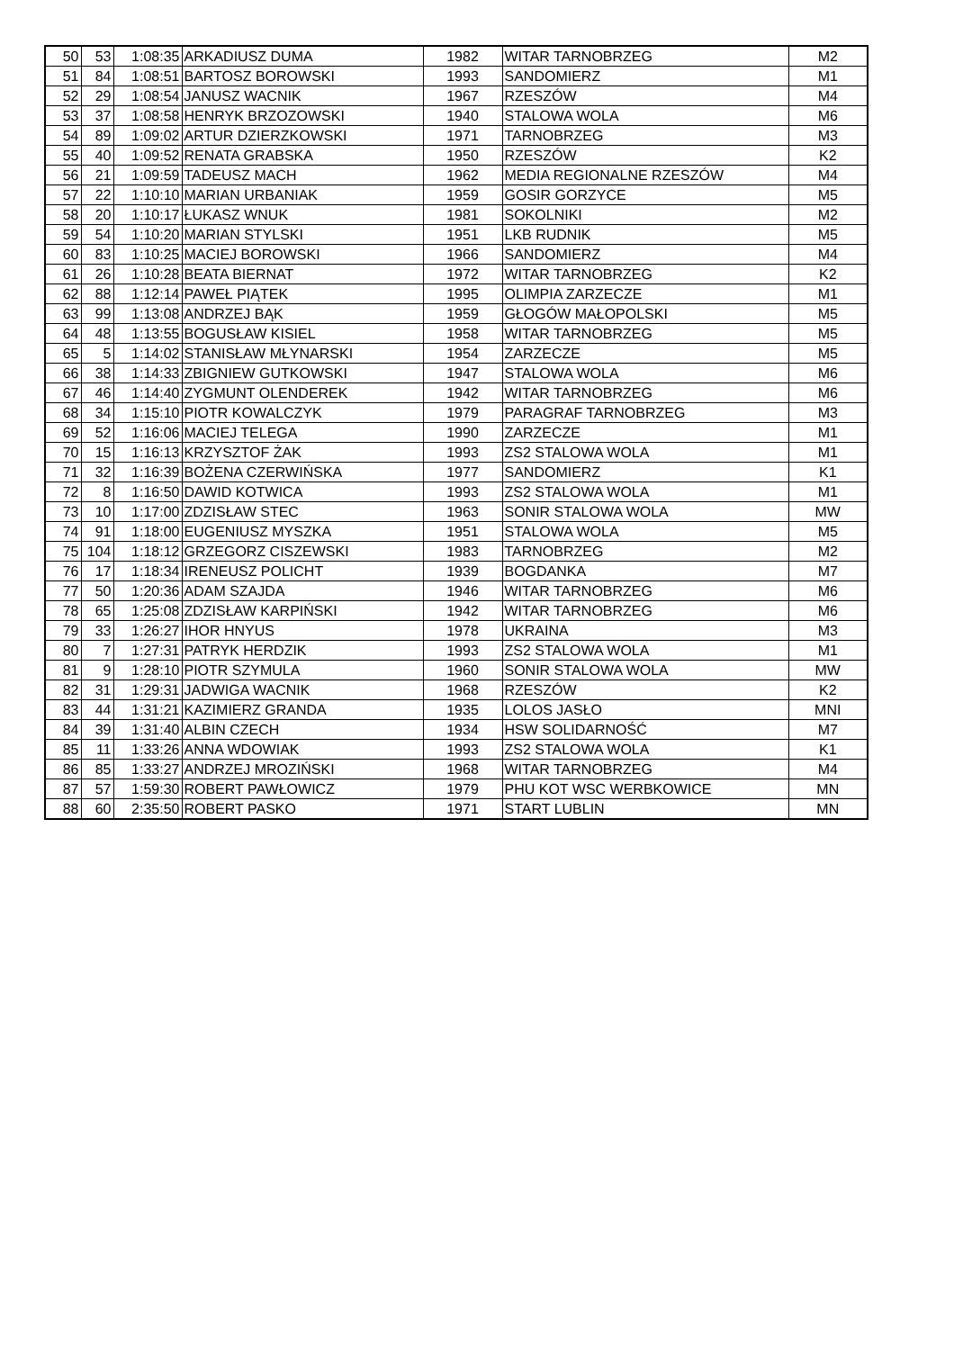| 50 | 53 | 1:08:35 | ARKADIUSZ DUMA | 1982 | WITAR TARNOBRZEG | M2 |
| 51 | 84 | 1:08:51 | BARTOSZ BOROWSKI | 1993 | SANDOMIERZ | M1 |
| 52 | 29 | 1:08:54 | JANUSZ WACNIK | 1967 | RZESZÓW | M4 |
| 53 | 37 | 1:08:58 | HENRYK BRZOZOWSKI | 1940 | STALOWA WOLA | M6 |
| 54 | 89 | 1:09:02 | ARTUR DZIERZKOWSKI | 1971 | TARNOBRZEG | M3 |
| 55 | 40 | 1:09:52 | RENATA GRABSKA | 1950 | RZESZÓW | K2 |
| 56 | 21 | 1:09:59 | TADEUSZ MACH | 1962 | MEDIA REGIONALNE RZESZÓW | M4 |
| 57 | 22 | 1:10:10 | MARIAN URBANIAK | 1959 | GOSIR GORZYCE | M5 |
| 58 | 20 | 1:10:17 | ŁUKASZ WNUK | 1981 | SOKOLNIKI | M2 |
| 59 | 54 | 1:10:20 | MARIAN STYLSKI | 1951 | LKB RUDNIK | M5 |
| 60 | 83 | 1:10:25 | MACIEJ BOROWSKI | 1966 | SANDOMIERZ | M4 |
| 61 | 26 | 1:10:28 | BEATA BIERNAT | 1972 | WITAR TARNOBRZEG | K2 |
| 62 | 88 | 1:12:14 | PAWEŁ PIĄTEK | 1995 | OLIMPIA ZARZECZE | M1 |
| 63 | 99 | 1:13:08 | ANDRZEJ BĄK | 1959 | GŁOGÓW MAŁOPOLSKI | M5 |
| 64 | 48 | 1:13:55 | BOGUSŁAW KISIEL | 1958 | WITAR TARNOBRZEG | M5 |
| 65 | 5 | 1:14:02 | STANISŁAW MŁYNARSKI | 1954 | ZARZECZE | M5 |
| 66 | 38 | 1:14:33 | ZBIGNIEW GUTKOWSKI | 1947 | STALOWA WOLA | M6 |
| 67 | 46 | 1:14:40 | ZYGMUNT OLENDEREK | 1942 | WITAR TARNOBRZEG | M6 |
| 68 | 34 | 1:15:10 | PIOTR KOWALCZYK | 1979 | PARAGRAF TARNOBRZEG | M3 |
| 69 | 52 | 1:16:06 | MACIEJ TELEGA | 1990 | ZARZECZE | M1 |
| 70 | 15 | 1:16:13 | KRZYSZTOF ŻAK | 1993 | ZS2 STALOWA WOLA | M1 |
| 71 | 32 | 1:16:39 | BOŻENA CZERWIŃSKA | 1977 | SANDOMIERZ | K1 |
| 72 | 8 | 1:16:50 | DAWID KOTWICA | 1993 | ZS2 STALOWA WOLA | M1 |
| 73 | 10 | 1:17:00 | ZDZISŁAW STEC | 1963 | SONIR STALOWA WOLA | MW |
| 74 | 91 | 1:18:00 | EUGENIUSZ MYSZKA | 1951 | STALOWA WOLA | M5 |
| 75 | 104 | 1:18:12 | GRZEGORZ CISZEWSKI | 1983 | TARNOBRZEG | M2 |
| 76 | 17 | 1:18:34 | IRENEUSZ POLICHT | 1939 | BOGDANKA | M7 |
| 77 | 50 | 1:20:36 | ADAM SZAJDA | 1946 | WITAR TARNOBRZEG | M6 |
| 78 | 65 | 1:25:08 | ZDZISŁAW KARPIŃSKI | 1942 | WITAR TARNOBRZEG | M6 |
| 79 | 33 | 1:26:27 | IHOR HNYUS | 1978 | UKRAINA | M3 |
| 80 | 7 | 1:27:31 | PATRYK HERDZIK | 1993 | ZS2 STALOWA WOLA | M1 |
| 81 | 9 | 1:28:10 | PIOTR SZYMULA | 1960 | SONIR STALOWA WOLA | MW |
| 82 | 31 | 1:29:31 | JADWIGA WACNIK | 1968 | RZESZÓW | K2 |
| 83 | 44 | 1:31:21 | KAZIMIERZ GRANDA | 1935 | LOLOS JASŁO | MNI |
| 84 | 39 | 1:31:40 | ALBIN CZECH | 1934 | HSW SOLIDARNOŚĆ | M7 |
| 85 | 11 | 1:33:26 | ANNA WDOWIAK | 1993 | ZS2 STALOWA WOLA | K1 |
| 86 | 85 | 1:33:27 | ANDRZEJ MROZIŃSKI | 1968 | WITAR TARNOBRZEG | M4 |
| 87 | 57 | 1:59:30 | ROBERT PAWŁOWICZ | 1979 | PHU KOT WSC WERBKOWICE | MN |
| 88 | 60 | 2:35:50 | ROBERT PASKO | 1971 | START LUBLIN | MN |